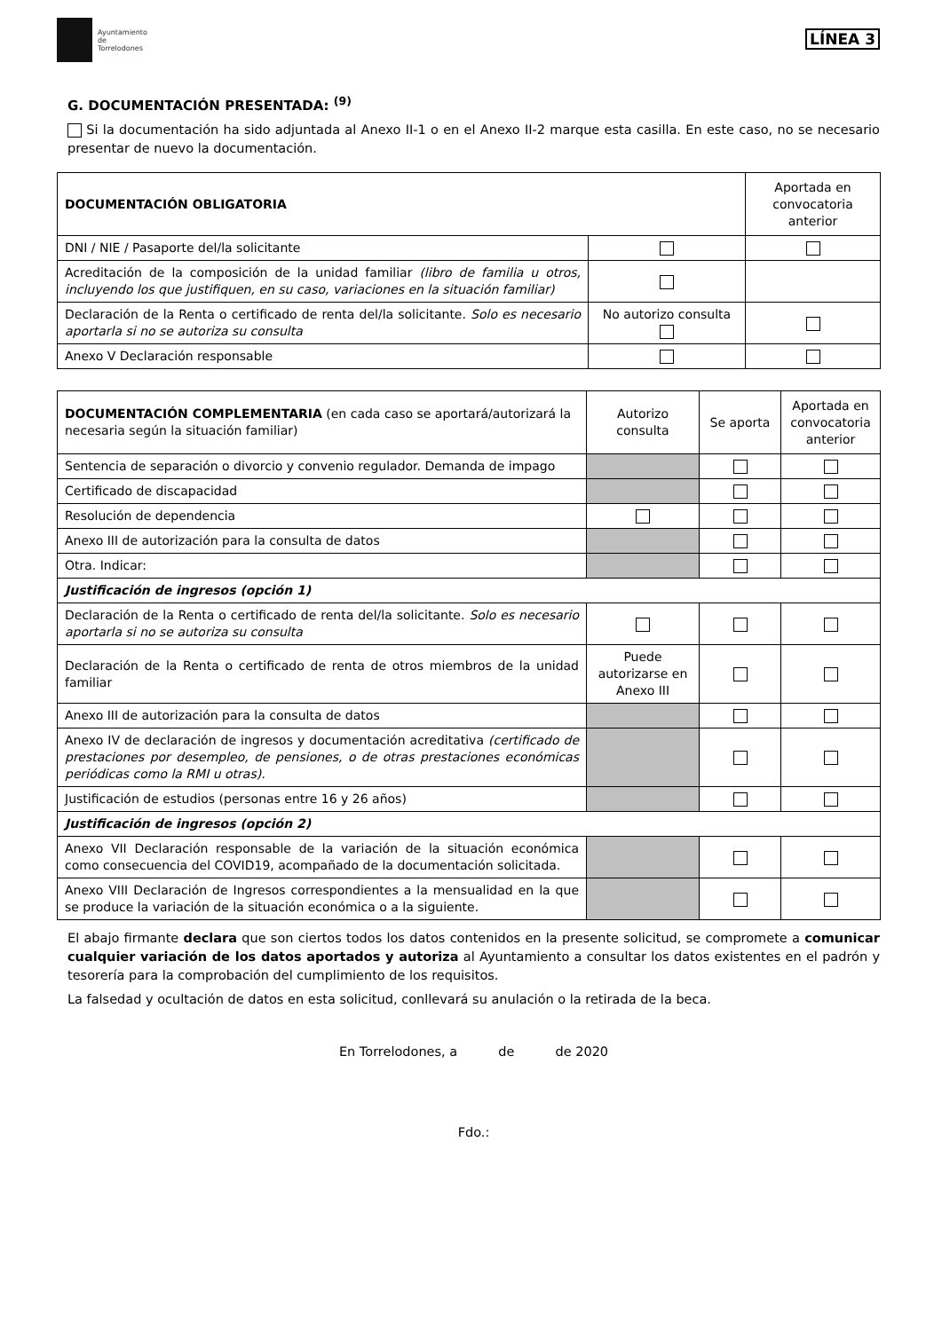Ayuntamiento
de
Torrelodones
LÍNEA 3
G. DOCUMENTACIÓN PRESENTADA: <sup>(9)</sup>
Si la documentación ha sido adjuntada al Anexo II-1 o en el Anexo II-2 marque esta casilla. En este caso, no se necesario presentar de nuevo la documentación.
| DOCUMENTACIÓN OBLIGATORIA | | Aportada en convocatoria anterior |
| --- | --- | --- |
| DNI / NIE / Pasaporte del/la solicitante | | |
| Acreditación de la composición de la unidad familiar (libro de familia u otros, incluyendo los que justifiquen, en su caso, variaciones en la situación familiar) | | |
| Declaración de la Renta o certificado de renta del/la solicitante. Solo es necesario aportarla si no se autoriza su consulta | No autorizo consulta | |
| Anexo V Declaración responsable | | |
| DOCUMENTACIÓN COMPLEMENTARIA (en cada caso se aportará/autorizará la necesaria según la situación familiar) | Autorizo consulta | Se aporta | Aportada en convocatoria anterior |
| Sentencia de separación o divorcio y convenio regulador. Demanda de impago | | | |
| Certificado de discapacidad | | | |
| Resolución de dependencia | | | |
| Anexo III de autorización para la consulta de datos | | | |
| Otra. Indicar: | | | |
| Justificación de ingresos (opción 1) | | | |
| Declaración de la Renta o certificado de renta del/la solicitante. Solo es necesario aportarla si no se autoriza su consulta | | | |
| Declaración de la Renta o certificado de renta de otros miembros de la unidad familiar | Puede autorizarse en Anexo III | | |
| Anexo III de autorización para la consulta de datos | | | |
| Anexo IV de declaración de ingresos y documentación acreditativa (certificado de prestaciones por desempleo, de pensiones, o de otras prestaciones económicas periódicas como la RMI u otras). | | | |
| Justificación de estudios (personas entre 16 y 26 años) | | | |
| Justificación de ingresos (opción 2) | | | |
| Anexo VII Declaración responsable de la variación de la situación económica como consecuencia del COVID19, acompañado de la documentación solicitada. | | | |
| Anexo VIII Declaración de Ingresos correspondientes a la mensualidad en la que se produce la variación de la situación económica o a la siguiente. | | | |
El abajo firmante declara que son ciertos todos los datos contenidos en la presente solicitud, se compromete a comunicar cualquier variación de los datos aportados y autoriza al Ayuntamiento a consultar los datos existentes en el padrón y tesorería para la comprobación del cumplimiento de los requisitos.
La falsedad y ocultación de datos en esta solicitud, conllevará su anulación o la retirada de la beca.
En Torrelodones, a de de 2020
Fdo.: